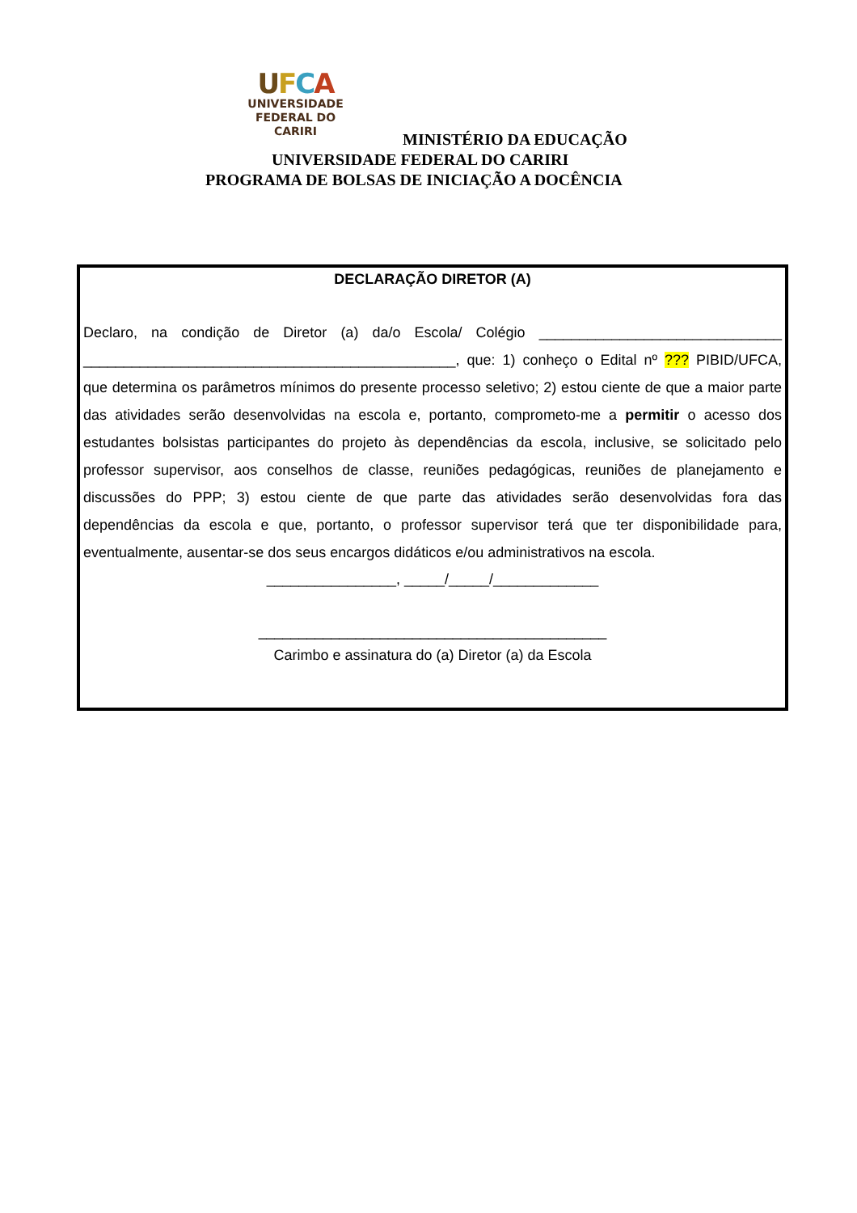UFCA
UNIVERSIDADE
FEDERAL DO CARIRI
MINISTÉRIO DA EDUCAÇÃO
UNIVERSIDADE FEDERAL DO CARIRI
PROGRAMA DE BOLSAS DE INICIAÇÃO A DOCÊNCIA
DECLARAÇÃO DIRETOR (A)
Declaro, na condição de Diretor (a) da/o Escola/ Colégio ______________________________ ______________________________________________, que: 1) conheço o Edital nº ??? PIBID/UFCA, que determina os parâmetros mínimos do presente processo seletivo; 2) estou ciente de que a maior parte das atividades serão desenvolvidas na escola e, portanto, comprometo-me a permitir o acesso dos estudantes bolsistas participantes do projeto às dependências da escola, inclusive, se solicitado pelo professor supervisor, aos conselhos de classe, reuniões pedagógicas, reuniões de planejamento e discussões do PPP; 3) estou ciente de que parte das atividades serão desenvolvidas fora das dependências da escola e que, portanto, o professor supervisor terá que ter disponibilidade para, eventualmente, ausentar-se dos seus encargos didáticos e/ou administrativos na escola.
________________, _____/_____/_____________
___________________________________________
Carimbo e assinatura do (a) Diretor (a) da Escola